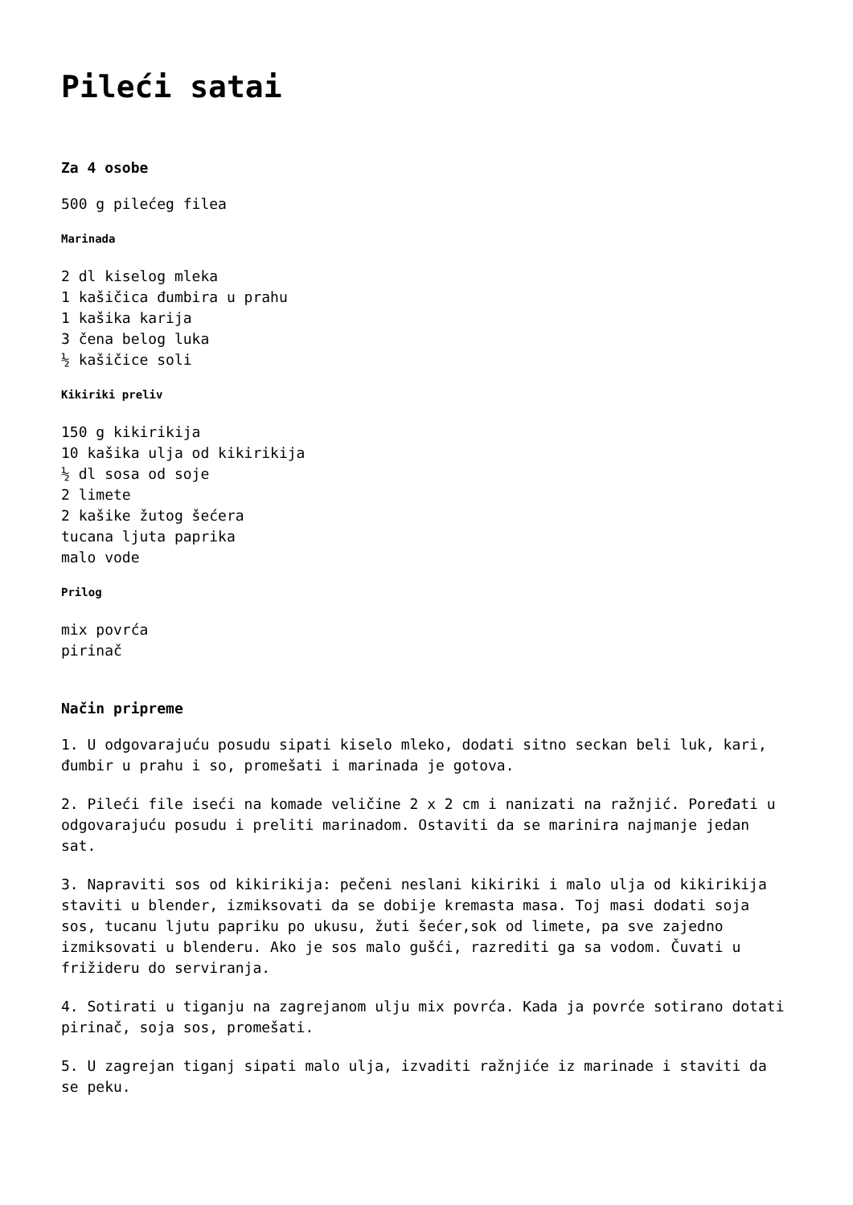Pileći satai
Za 4 osobe
500 g pilećeg filea
Marinada
2 dl kiselog mleka
1 kašičica đumbira u prahu
1 kašika karija
3 čena belog luka
½ kašičice soli
Kikiriki preliv
150 g kikirikija
10 kašika ulja od kikirikija
½ dl sosa od soje
2 limete
2 kašike žutog šećera
tucana ljuta paprika
malo vode
Prilog
mix povrća
pirinač
Način pripreme
1. U odgovarajuću posudu sipati kiselo mleko, dodati sitno seckan beli luk, kari, đumbir u prahu i so, promešati i marinada je gotova.
2. Pileći file iseći na komade veličine 2 x 2 cm i nanizati na ražnjić. Poređati u odgovarajuću posudu i preliti marinadom. Ostaviti da se marinira najmanje jedan sat.
3. Napraviti sos od kikirikija: pečeni neslani kikiriki i malo ulja od kikirikija staviti u blender, izmiksovati da se dobije kremasta masa. Toj masi dodati soja sos, tucanu ljutu papriku po ukusu, žuti šećer,sok od limete, pa sve zajedno izmiksovati u blenderu. Ako je sos malo gušći, razrediti ga sa vodom. Čuvati u frižideru do serviranja.
4. Sotirati u tiganju na zagrejanom ulju mix povrća. Kada ja povrće sotirano dotati pirinač, soja sos, promešati.
5. U zagrejan tiganj sipati malo ulja, izvaditi ražnjiće iz marinade i staviti da se peku.